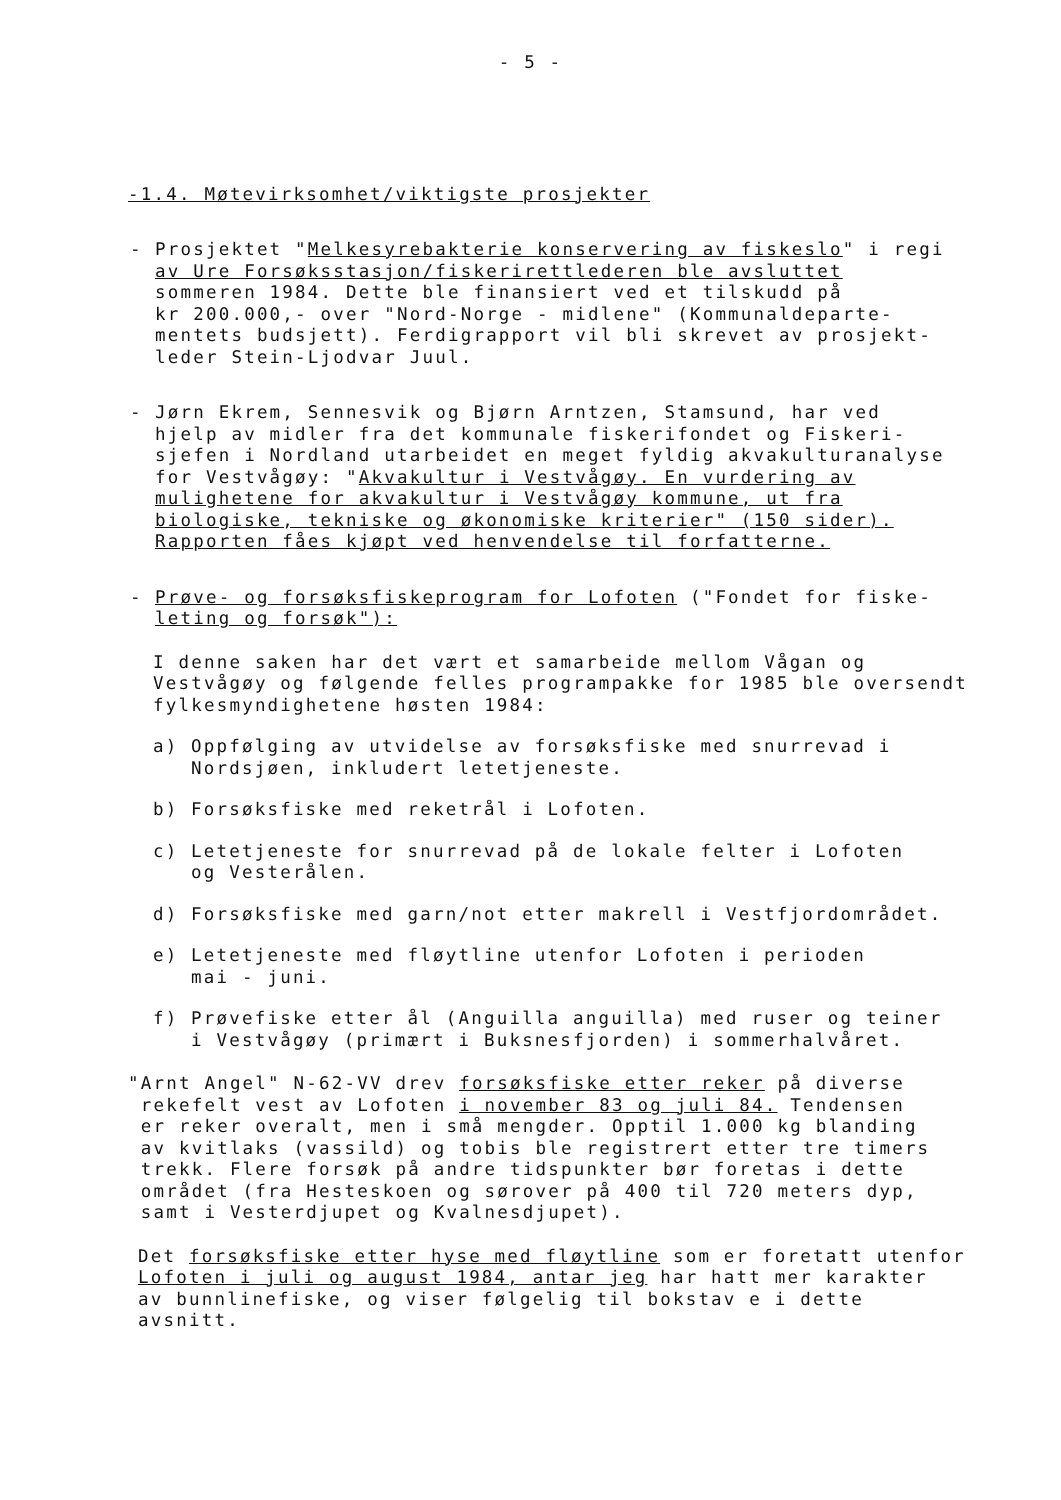- 5 -
-1.4. Møtevirksomhet/viktigste prosjekter
- Prosjektet "Melkesyrebakterie konservering av fiskeslo" i regi
av Ure Forsøksstasjon/fiskerirettlederen ble avsluttet
sommeren 1984. Dette ble finansiert ved et tilskudd på
kr 200.000,- over "Nord-Norge - midlene" (Kommunaldeparte-
mentets budsjett). Ferdigrapport vil bli skrevet av prosjekt-
leder Stein-Ljodvar Juul.
- Jørn Ekrem, Sennesvik og Bjørn Arntzen, Stamsund, har ved
hjelp av midler fra det kommunale fiskerifondet og Fiskeri-
sjefen i Nordland utarbeidet en meget fyldig akvakulturanalyse
for Vestvågøy: "Akvakultur i Vestvågøy. En vurdering av
mulighetene for akvakultur i Vestvågøy kommune, ut fra
biologiske, tekniske og økonomiske kriterier" (150 sider).
Rapporten fåes kjøpt ved henvendelse til forfatterne.
- Prøve- og forsøksfiskeprogram for Lofoten ("Fondet for fiske-
leting og forsøk"):
I denne saken har det vært et samarbeide mellom Vågan og
Vestvågøy og følgende felles programpakke for 1985 ble oversendt
fylkesmyndighetene høsten 1984:
a) Oppfølging av utvidelse av forsøksfiske med snurrevad i
Nordsjøen, inkludert letetjeneste.
b) Forsøksfiske med reketrål i Lofoten.
c) Letetjeneste for snurrevad på de lokale felter i Lofoten
og Vesterålen.
d) Forsøksfiske med garn/not etter makrell i Vestfjordområdet.
e) Letetjeneste med fløytline utenfor Lofoten i perioden
mai - juni.
f) Prøvefiske etter ål (Anguilla anguilla) med ruser og teiner
i Vestvågøy (primært i Buksnesfjorden) i sommerhalvåret.
"Arnt Angel" N-62-VV drev forsøksfiske etter reker på diverse
rekefelt vest av Lofoten i november 83 og juli 84. Tendensen
er reker overalt, men i små mengder. Opptil 1.000 kg blanding
av kvitlaks (vassild) og tobis ble registrert etter tre timers
trekk. Flere forsøk på andre tidspunkter bør foretas i dette
området (fra Hesteskoen og sørover på 400 til 720 meters dyp,
samt i Vesterdjupet og Kvalnesdjupet).
Det forsøksfiske etter hyse med fløytline som er foretatt utenfor
Lofoten i juli og august 1984, antar jeg har hatt mer karakter
av bunnlinefiske, og viser følgelig til bokstav e i dette
avsnitt.